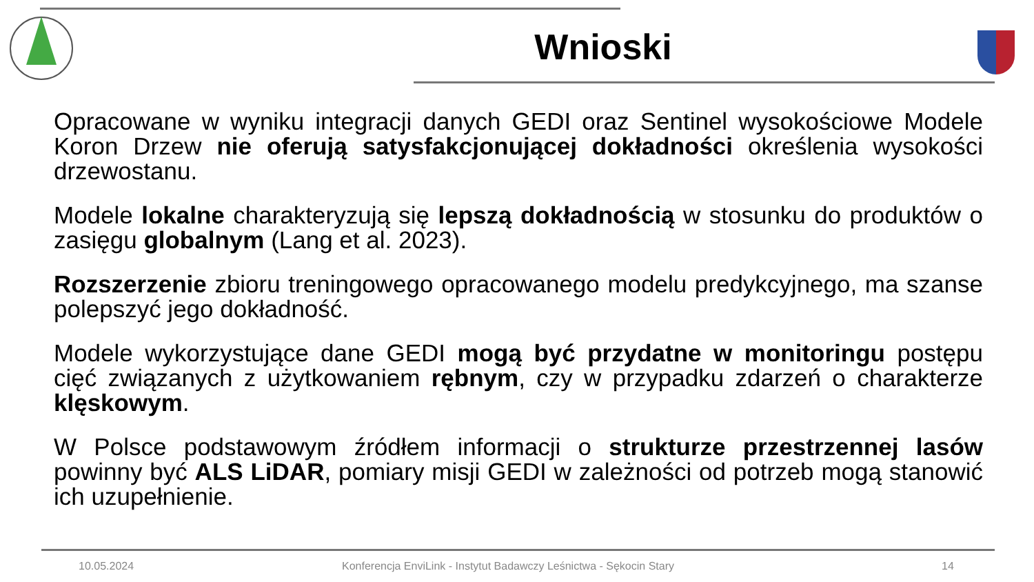Wnioski
Opracowane w wyniku integracji danych GEDI oraz Sentinel wysokościowe Modele Koron Drzew nie oferują satysfakcjonującej dokładności określenia wysokości drzewostanu.
Modele lokalne charakteryzują się lepszą dokładnością w stosunku do produktów o zasięgu globalnym (Lang et al. 2023).
Rozszerzenie zbioru treningowego opracowanego modelu predykcyjnego, ma szanse polepszyć jego dokładność.
Modele wykorzystujące dane GEDI mogą być przydatne w monitoringu postępu cięć związanych z użytkowaniem rębnym, czy w przypadku zdarzeń o charakterze klęskowym.
W Polsce podstawowym źródłem informacji o strukturze przestrzennej lasów powinny być ALS LiDAR, pomiary misji GEDI w zależności od potrzeb mogą stanowić ich uzupełnienie.
10.05.2024 Konferencja EnviLink - Instytut Badawczy Leśnictwa - Sękocin Stary 14